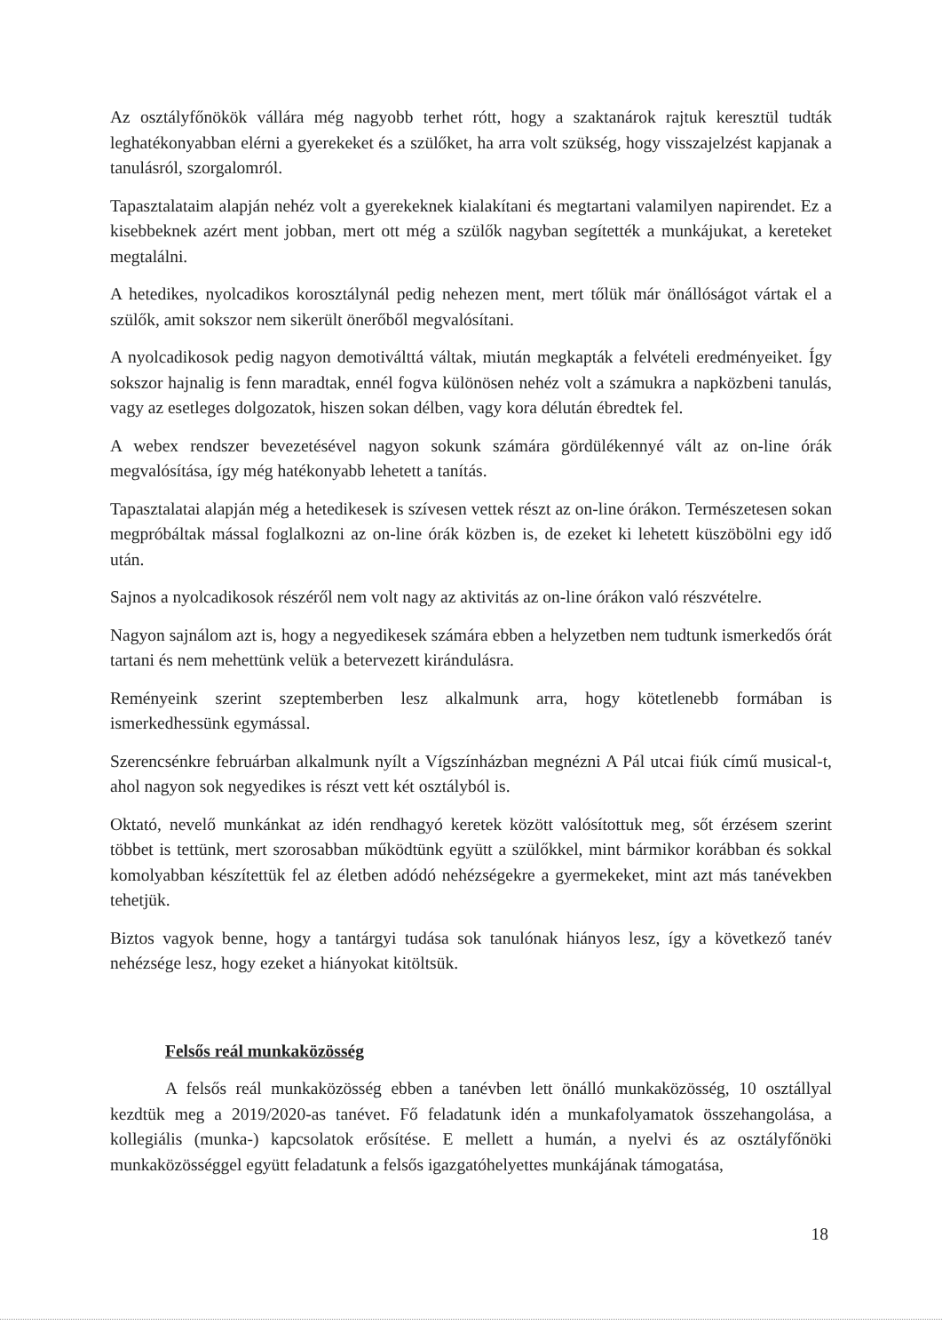Az osztályfőnökök vállára még nagyobb terhet rótt, hogy a szaktanárok rajtuk keresztül tudták leghatékonyabban elérni a gyerekeket és a szülőket, ha arra volt szükség, hogy visszajelzést kapjanak a tanulásról, szorgalomról.
Tapasztalataim alapján nehéz volt a gyerekeknek kialakítani és megtartani valamilyen napirendet. Ez a kisebbeknek azért ment jobban, mert ott még a szülők nagyban segítették a munkájukat, a kereteket megtalálni.
A hetedikes, nyolcadikos korosztálynál pedig nehezen ment, mert tőlük már önállóságot vártak el a szülők, amit sokszor nem sikerült önerőből megvalósítani.
A nyolcadikosok pedig nagyon demotiválttá váltak, miután megkapták a felvételi eredményeiket. Így sokszor hajnalig is fenn maradtak, ennél fogva különösen nehéz volt a számukra a napközbeni tanulás, vagy az esetleges dolgozatok, hiszen sokan délben, vagy kora délután ébredtek fel.
A webex rendszer bevezetésével nagyon sokunk számára gördülékennyé vált az on-line órák megvalósítása, így még hatékonyabb lehetett a tanítás.
Tapasztalatai alapján még a hetedikesek is szívesen vettek részt az on-line órákon. Természetesen sokan megpróbáltak mással foglalkozni az on-line órák közben is, de ezeket ki lehetett küszöbölni egy idő után.
Sajnos a nyolcadikosok részéről nem volt nagy az aktivitás az on-line órákon való részvételre.
Nagyon sajnálom azt is, hogy a negyedikesek számára ebben a helyzetben nem tudtunk ismerkedős órát tartani és nem mehettünk velük a betervezett kirándulásra.
Reményeink szerint szeptemberben lesz alkalmunk arra, hogy kötetlenebb formában is ismerkedhessünk egymással.
Szerencsénkre februárban alkalmunk nyílt a Vígszínházban megnézni A Pál utcai fiúk című musical-t, ahol nagyon sok negyedikes is részt vett két osztályból is.
Oktató, nevelő munkánkat az idén rendhagyó keretek között valósítottuk meg, sőt érzésem szerint többet is tettünk, mert szorosabban működtünk együtt a szülőkkel, mint bármikor korábban és sokkal komolyabban készítettük fel az életben adódó nehézségekre a gyermekeket, mint azt más tanévekben tehetjük.
Biztos vagyok benne, hogy a tantárgyi tudása sok tanulónak hiányos lesz, így a következő tanév nehézsége lesz, hogy ezeket a hiányokat kitöltsük.
Felsős reál munkaközösség
A felsős reál munkaközösség ebben a tanévben lett önálló munkaközösség, 10 osztállyal kezdtük meg a 2019/2020-as tanévet. Fő feladatunk idén a munkafolyamatok összehangolása, a kollegiális (munka-) kapcsolatok erősítése. E mellett a humán, a nyelvi és az osztályfőnöki munkaközösséggel együtt feladatunk a felsős igazgatóhelyettes munkájának támogatása,
18